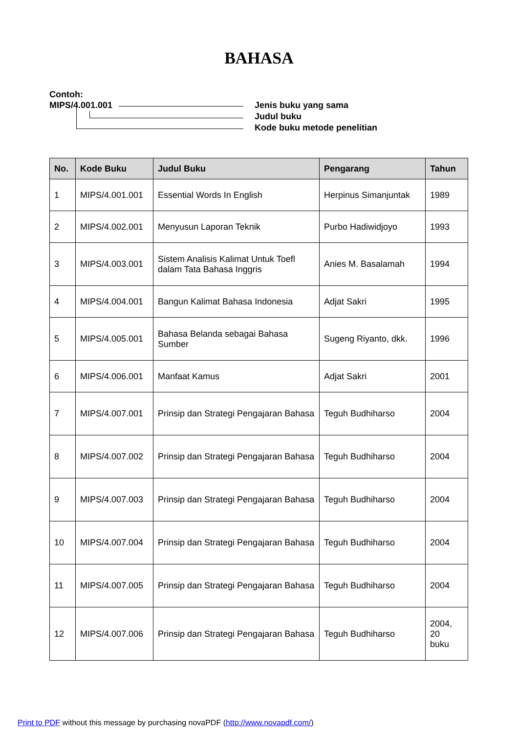BAHASA
Contoh:
MIPS/4.001.001 Jenis buku yang sama
Judul buku
Kode buku metode penelitian
| No. | Kode Buku | Judul Buku | Pengarang | Tahun |
| --- | --- | --- | --- | --- |
| 1 | MIPS/4.001.001 | Essential Words In English | Herpinus Simanjuntak | 1989 |
| 2 | MIPS/4.002.001 | Menyusun Laporan Teknik | Purbo Hadiwidjoyo | 1993 |
| 3 | MIPS/4.003.001 | Sistem Analisis Kalimat Untuk Toefl dalam Tata Bahasa Inggris | Anies M. Basalamah | 1994 |
| 4 | MIPS/4.004.001 | Bangun Kalimat Bahasa Indonesia | Adjat Sakri | 1995 |
| 5 | MIPS/4.005.001 | Bahasa Belanda sebagai Bahasa Sumber | Sugeng Riyanto, dkk. | 1996 |
| 6 | MIPS/4.006.001 | Manfaat Kamus | Adjat Sakri | 2001 |
| 7 | MIPS/4.007.001 | Prinsip dan Strategi Pengajaran Bahasa | Teguh Budhiharso | 2004 |
| 8 | MIPS/4.007.002 | Prinsip dan Strategi Pengajaran Bahasa | Teguh Budhiharso | 2004 |
| 9 | MIPS/4.007.003 | Prinsip dan Strategi Pengajaran Bahasa | Teguh Budhiharso | 2004 |
| 10 | MIPS/4.007.004 | Prinsip dan Strategi Pengajaran Bahasa | Teguh Budhiharso | 2004 |
| 11 | MIPS/4.007.005 | Prinsip dan Strategi Pengajaran Bahasa | Teguh Budhiharso | 2004 |
| 12 | MIPS/4.007.006 | Prinsip dan Strategi Pengajaran Bahasa | Teguh Budhiharso | 2004, 20 buku |
Print to PDF without this message by purchasing novaPDF (http://www.novapdf.com/)